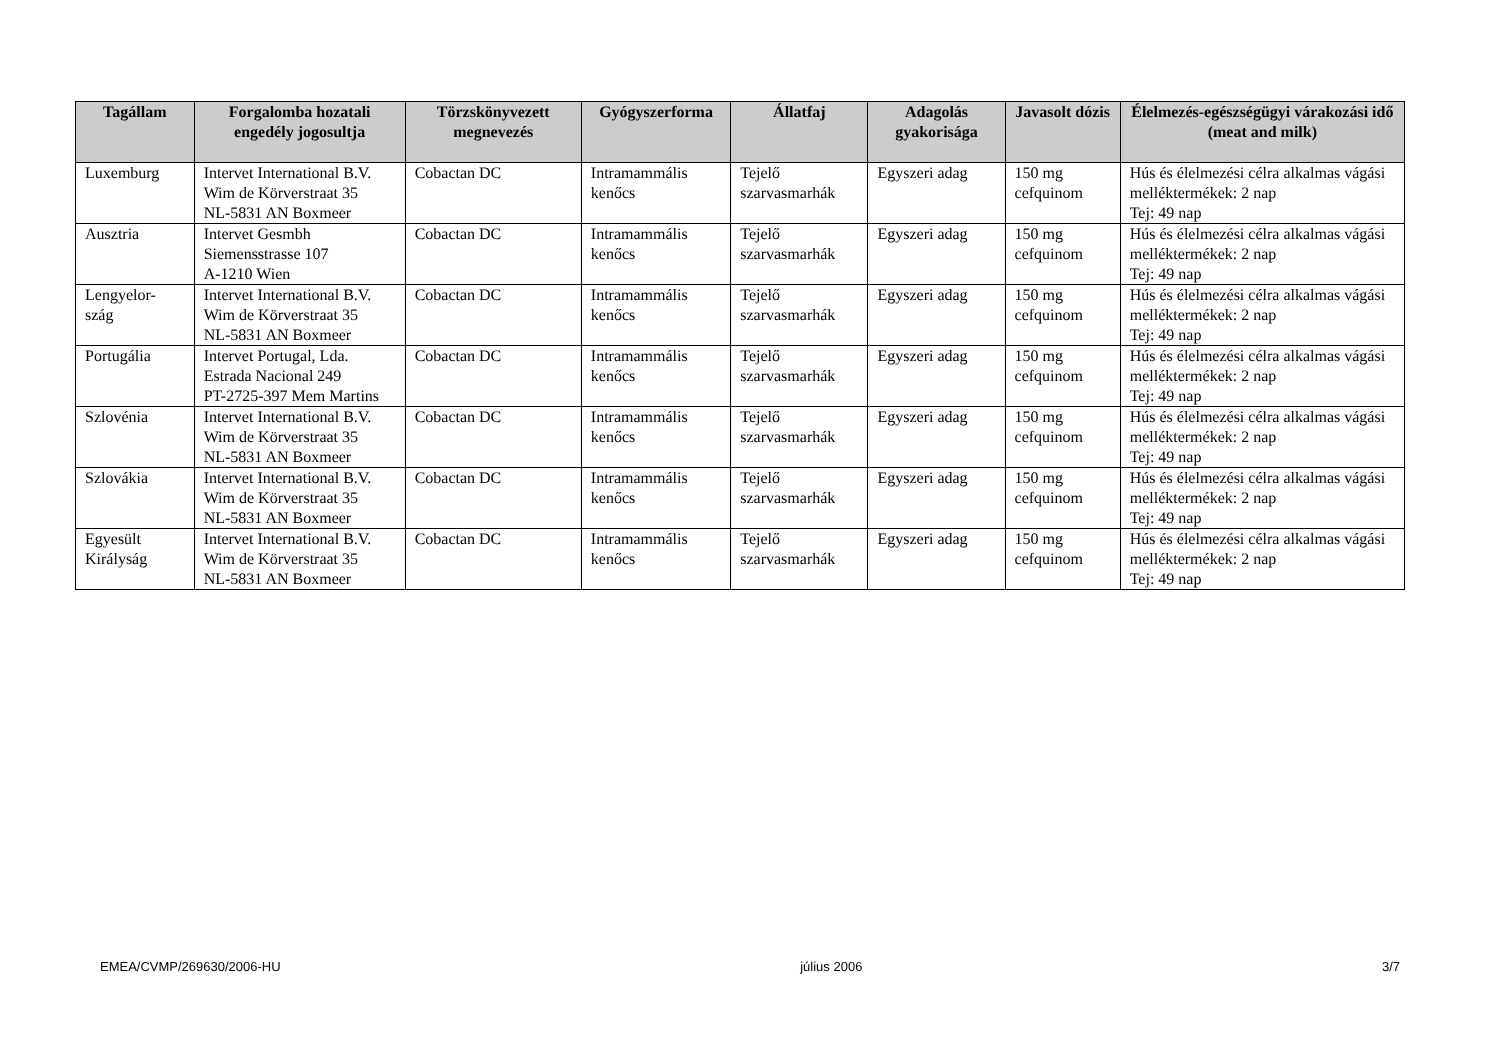| Tagállam | Forgalomba hozatali engedély jogosultja | Törzskönyvezett megnevezés | Gyógyszerforma | Állatfaj | Adagolás gyakorisága | Javasolt dózis | Élelmezés-egészségügyi várakozási idő (meat and milk) |
| --- | --- | --- | --- | --- | --- | --- | --- |
| Luxemburg | Intervet International B.V. Wim de Körverstraat 35 NL-5831 AN Boxmeer | Cobactan DC | Intramammális kenőcs | Tejelő szarvasmarhák | Egyszeri adag | 150 mg cefquinom | Hús és élelmezési célra alkalmas vágási melléktermékek: 2 nap Tej: 49 nap |
| Ausztria | Intervet Gesmbh Siemensstrasse 107 A-1210 Wien | Cobactan DC | Intramammális kenőcs | Tejelő szarvasmarhák | Egyszeri adag | 150 mg cefquinom | Hús és élelmezési célra alkalmas vágási melléktermékek: 2 nap Tej: 49 nap |
| Lengyelor- szág | Intervet International B.V. Wim de Körverstraat 35 NL-5831 AN Boxmeer | Cobactan DC | Intramammális kenőcs | Tejelő szarvasmarhák | Egyszeri adag | 150 mg cefquinom | Hús és élelmezési célra alkalmas vágási melléktermékek: 2 nap Tej: 49 nap |
| Portugália | Intervet Portugal, Lda. Estrada Nacional 249 PT-2725-397 Mem Martins | Cobactan DC | Intramammális kenőcs | Tejelő szarvasmarhák | Egyszeri adag | 150 mg cefquinom | Hús és élelmezési célra alkalmas vágási melléktermékek: 2 nap Tej: 49 nap |
| Szlovénia | Intervet International B.V. Wim de Körverstraat 35 NL-5831 AN Boxmeer | Cobactan DC | Intramammális kenőcs | Tejelő szarvasmarhák | Egyszeri adag | 150 mg cefquinom | Hús és élelmezési célra alkalmas vágási melléktermékek: 2 nap Tej: 49 nap |
| Szlovákia | Intervet International B.V. Wim de Körverstraat 35 NL-5831 AN Boxmeer | Cobactan DC | Intramammális kenőcs | Tejelő szarvasmarhák | Egyszeri adag | 150 mg cefquinom | Hús és élelmezési célra alkalmas vágási melléktermékek: 2 nap Tej: 49 nap |
| Egyesült Királyság | Intervet International B.V. Wim de Körverstraat 35 NL-5831 AN Boxmeer | Cobactan DC | Intramammális kenőcs | Tejelő szarvasmarhák | Egyszeri adag | 150 mg cefquinom | Hús és élelmezési célra alkalmas vágási melléktermékek: 2 nap Tej: 49 nap |
EMEA/CVMP/269630/2006-HU július 2006 3/7